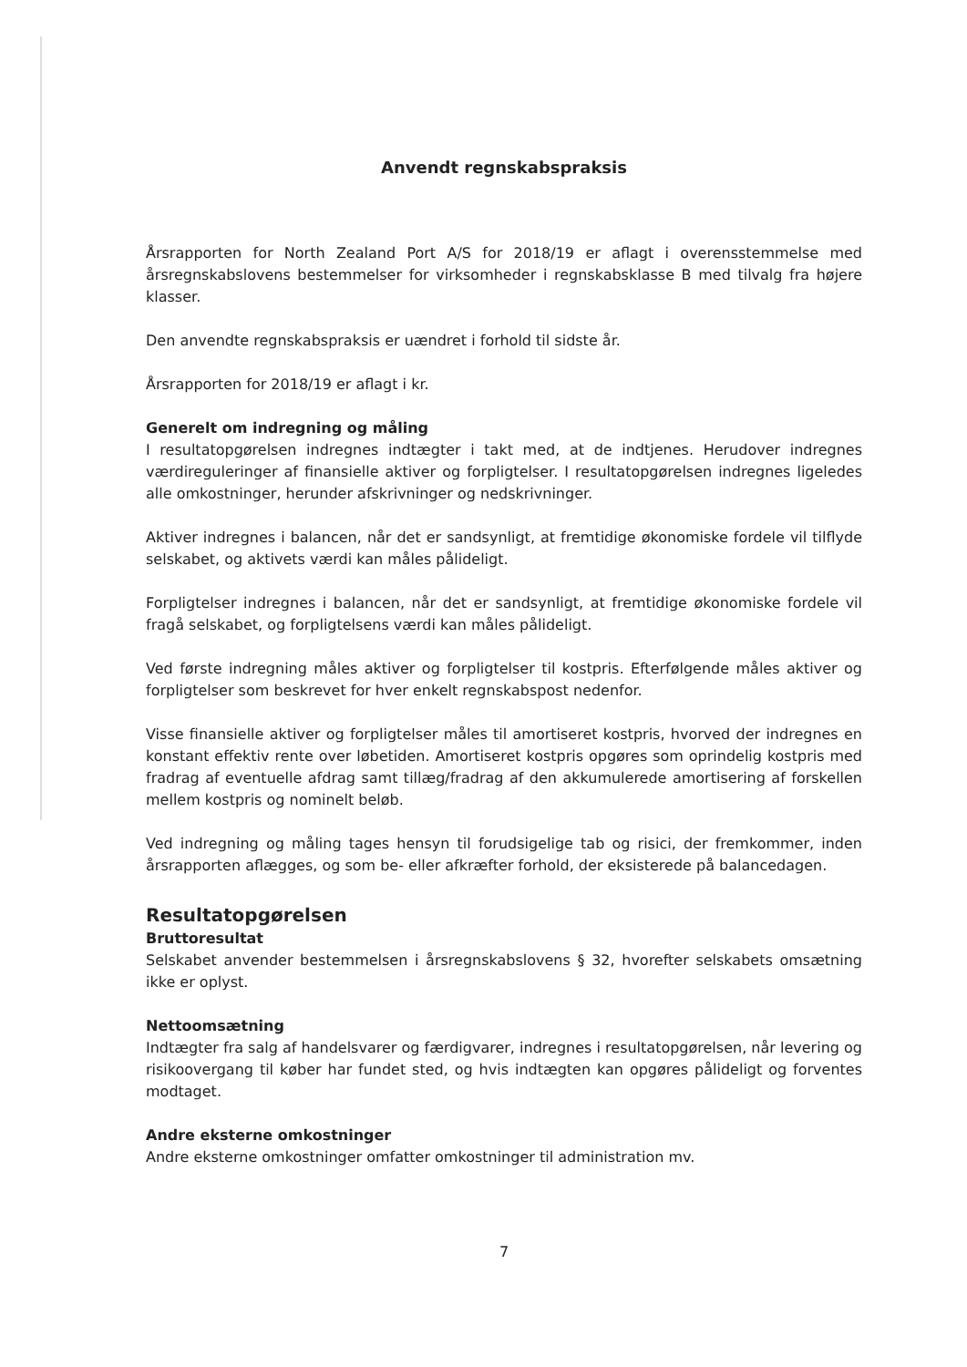Anvendt regnskabspraksis
Årsrapporten for North Zealand Port A/S for 2018/19 er aflagt i overensstemmelse med årsregnskabslovens bestemmelser for virksomheder i regnskabsklasse B med tilvalg fra højere klasser.
Den anvendte regnskabspraksis er uændret i forhold til sidste år.
Årsrapporten for 2018/19 er aflagt i kr.
Generelt om indregning og måling
I resultatopgørelsen indregnes indtægter i takt med, at de indtjenes. Herudover indregnes værdireguleringer af finansielle aktiver og forpligtelser. I resultatopgørelsen indregnes ligeledes alle omkostninger, herunder afskrivninger og nedskrivninger.
Aktiver indregnes i balancen, når det er sandsynligt, at fremtidige økonomiske fordele vil tilflyde selskabet, og aktivets værdi kan måles pålideligt.
Forpligtelser indregnes i balancen, når det er sandsynligt, at fremtidige økonomiske fordele vil fragå selskabet, og forpligtelsens værdi kan måles pålideligt.
Ved første indregning måles aktiver og forpligtelser til kostpris. Efterfølgende måles aktiver og forpligtelser som beskrevet for hver enkelt regnskabspost nedenfor.
Visse finansielle aktiver og forpligtelser måles til amortiseret kostpris, hvorved der indregnes en konstant effektiv rente over løbetiden. Amortiseret kostpris opgøres som oprindelig kostpris med fradrag af eventuelle afdrag samt tillæg/fradrag af den akkumulerede amortisering af forskellen mellem kostpris og nominelt beløb.
Ved indregning og måling tages hensyn til forudsigelige tab og risici, der fremkommer, inden årsrapporten aflægges, og som be- eller afkræfter forhold, der eksisterede på balancedagen.
Resultatopgørelsen
Bruttoresultat
Selskabet anvender bestemmelsen i årsregnskabslovens § 32, hvorefter selskabets omsætning ikke er oplyst.
Nettoomsætning
Indtægter fra salg af handelsvarer og færdigvarer, indregnes i resultatopgørelsen, når levering og risikoovergang til køber har fundet sted, og hvis indtægten kan opgøres pålideligt og forventes modtaget.
Andre eksterne omkostninger
Andre eksterne omkostninger omfatter omkostninger til administration mv.
7